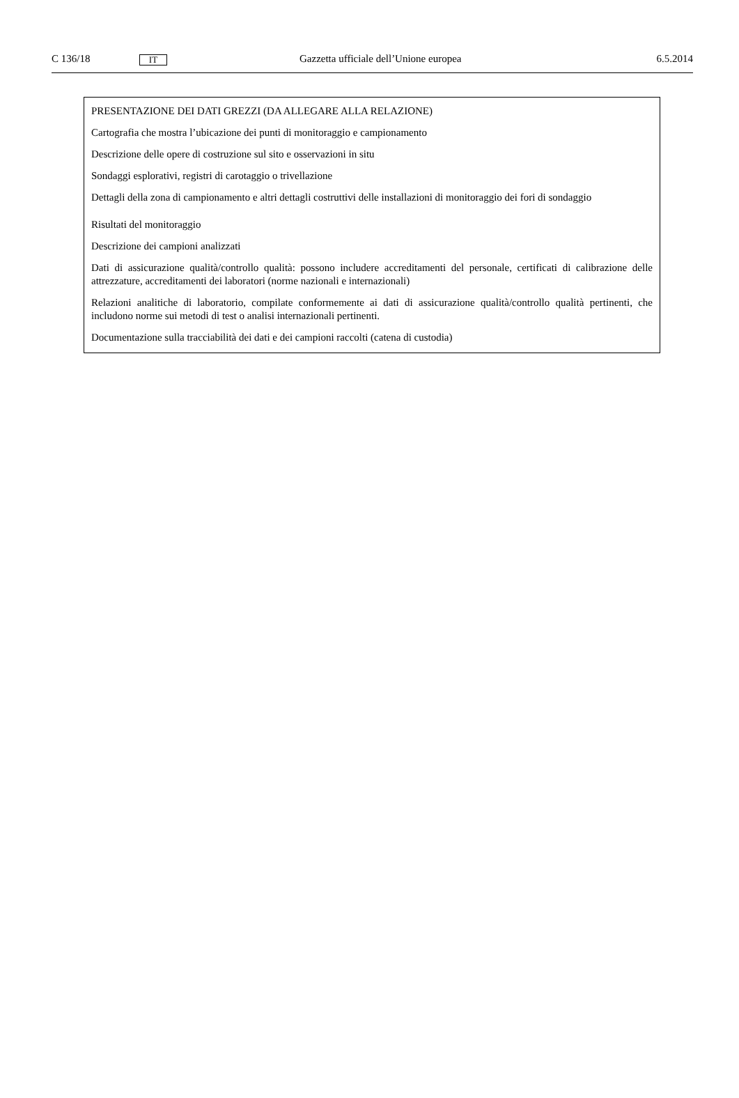C 136/18 IT Gazzetta ufficiale dell’Unione europea 6.5.2014
| PRESENTAZIONE DEI DATI GREZZI (DA ALLEGARE ALLA RELAZIONE) Cartografia che mostra l’ubicazione dei punti di monitoraggio e campionamento Descrizione delle opere di costruzione sul sito e osservazioni in situ Sondaggi esplorativi, registri di carotaggio o trivellazione Dettagli della zona di campionamento e altri dettagli costruttivi delle installazioni di monitoraggio dei fori di sondaggio Risultati del monitoraggio Descrizione dei campioni analizzati Dati di assicurazione qualità/controllo qualità: possono includere accreditamenti del personale, certificati di calibrazione delle attrezzature, accreditamenti dei laboratori (norme nazionali e internazionali) Relazioni analitiche di laboratorio, compilate conformemente ai dati di assicurazione qualità/controllo qualità pertinenti, che includono norme sui metodi di test o analisi internazionali pertinenti. Documentazione sulla tracciabilità dei dati e dei campioni raccolti (catena di custodia) |